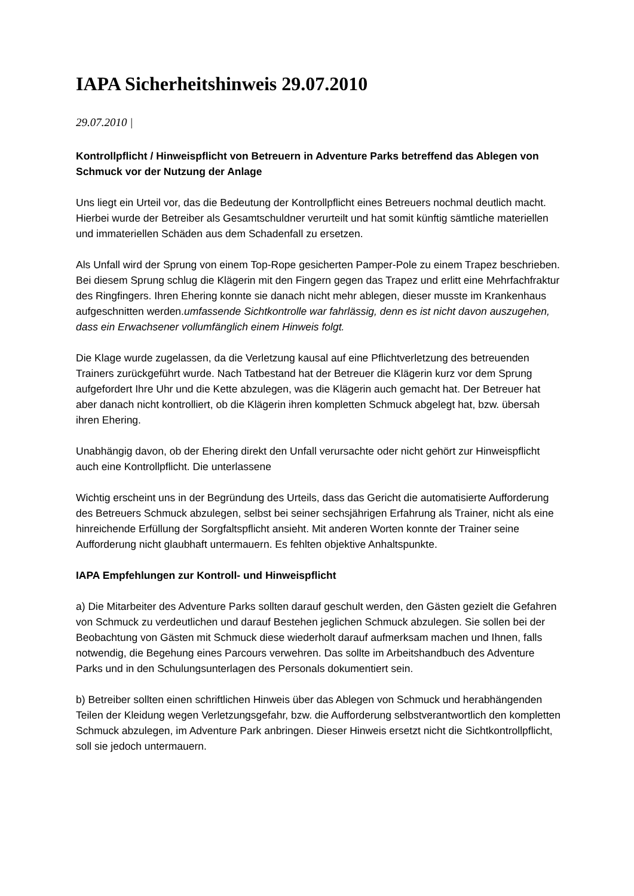IAPA Sicherheitshinweis 29.07.2010
29.07.2010 |
Kontrollpflicht / Hinweispflicht von Betreuern in Adventure Parks betreffend das Ablegen von Schmuck vor der Nutzung der Anlage
Uns liegt ein Urteil vor, das die Bedeutung der Kontrollpflicht eines Betreuers nochmal deutlich macht. Hierbei wurde der Betreiber als Gesamtschuldner verurteilt und hat somit künftig sämtliche materiellen und immateriellen Schäden aus dem Schadenfall zu ersetzen.
Als Unfall wird der Sprung von einem Top-Rope gesicherten Pamper-Pole zu einem Trapez beschrieben. Bei diesem Sprung schlug die Klägerin mit den Fingern gegen das Trapez und erlitt eine Mehrfachfraktur des Ringfingers. Ihren Ehering konnte sie danach nicht mehr ablegen, dieser musste im Krankenhaus aufgeschnitten werden.umfassende Sichtkontrolle war fahrlässig, denn es ist nicht davon auszugehen, dass ein Erwachsener vollumfänglich einem Hinweis folgt.
Die Klage wurde zugelassen, da die Verletzung kausal auf eine Pflichtverletzung des betreuenden Trainers zurückgeführt wurde. Nach Tatbestand hat der Betreuer die Klägerin kurz vor dem Sprung aufgefordert Ihre Uhr und die Kette abzulegen, was die Klägerin auch gemacht hat. Der Betreuer hat aber danach nicht kontrolliert, ob die Klägerin ihren kompletten Schmuck abgelegt hat, bzw. übersah ihren Ehering.
Unabhängig davon, ob der Ehering direkt den Unfall verursachte oder nicht gehört zur Hinweispflicht auch eine Kontrollpflicht. Die unterlassene
Wichtig erscheint uns in der Begründung des Urteils, dass das Gericht die automatisierte Aufforderung des Betreuers Schmuck abzulegen, selbst bei seiner sechsjährigen Erfahrung als Trainer, nicht als eine hinreichende Erfüllung der Sorgfaltspflicht ansieht. Mit anderen Worten konnte der Trainer seine Aufforderung nicht glaubhaft untermauern. Es fehlten objektive Anhaltspunkte.
IAPA Empfehlungen zur Kontroll- und Hinweispflicht
a) Die Mitarbeiter des Adventure Parks sollten darauf geschult werden, den Gästen gezielt die Gefahren von Schmuck zu verdeutlichen und darauf Bestehen jeglichen Schmuck abzulegen. Sie sollen bei der Beobachtung von Gästen mit Schmuck diese wiederholt darauf aufmerksam machen und Ihnen, falls notwendig, die Begehung eines Parcours verwehren. Das sollte im Arbeitshandbuch des Adventure Parks und in den Schulungsunterlagen des Personals dokumentiert sein.
b) Betreiber sollten einen schriftlichen Hinweis über das Ablegen von Schmuck und herabhängenden Teilen der Kleidung wegen Verletzungsgefahr, bzw. die Aufforderung selbstverantwortlich den kompletten Schmuck abzulegen, im Adventure Park anbringen. Dieser Hinweis ersetzt nicht die Sichtkontrollpflicht, soll sie jedoch untermauern.